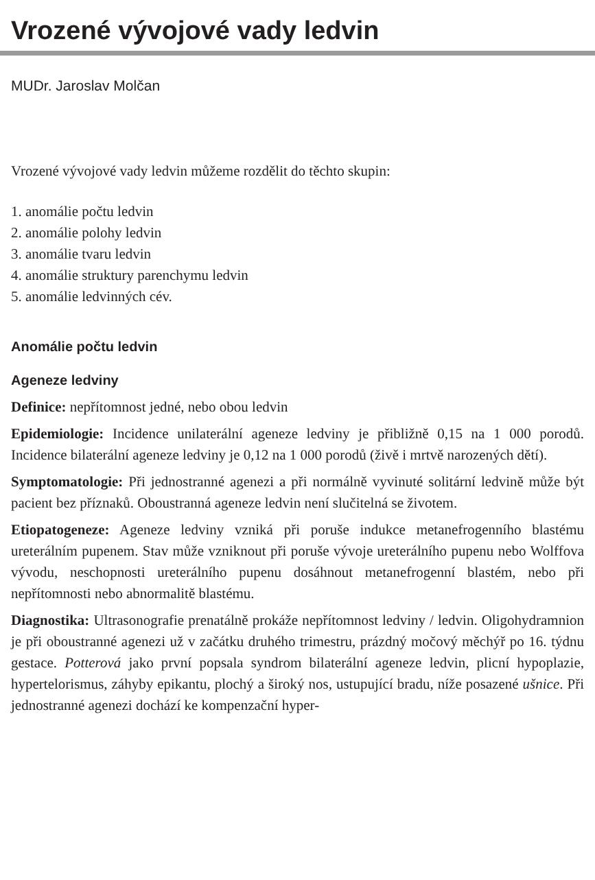Vrozené vývojové vady ledvin
MUDr. Jaroslav Molčan
Vrozené vývojové vady ledvin můžeme rozdělit do těchto skupin:
1. anomálie počtu ledvin
2. anomálie polohy ledvin
3. anomálie tvaru ledvin
4. anomálie struktury parenchymu ledvin
5. anomálie ledvinných cév.
Anomálie počtu ledvin
Ageneze ledviny
Definice: nepřítomnost jedné, nebo obou ledvin
Epidemiologie: Incidence unilaterální ageneze ledviny je přibližně 0,15 na 1 000 porodů. Incidence bilaterální ageneze ledviny je 0,12 na 1 000 porodů (živě i mrtvě narozených dětí).
Symptomatologie: Při jednostranné agenezi a při normálně vyvinuté solitární ledvině může být pacient bez příznaků. Oboustranná ageneze ledvin není slučitelná se životem.
Etiopatogeneze: Ageneze ledviny vzniká při poruše indukce metanefrogenního blastému ureterálním pupenem. Stav může vzniknout při poruše vývoje ureterálního pupenu nebo Wolffova vývodu, neschopnosti ureterálního pupenu dosáhnout metanefrogenní blastém, nebo při nepřítomnosti nebo abnormalitě blastému.
Diagnostika: Ultrasonografie prenatálně prokáže nepřítomnost ledviny / ledvin. Oligohydramnion je při oboustranné agenezi už v začátku druhého trimestru, prázdný močový měchýř po 16. týdnu gestace. Potterová jako první popsala syndrom bilaterální ageneze ledvin, plicní hypoplazie, hypertelorismus, záhyby epikantu, plochý a široký nos, ustupující bradu, níže posazené ušnice. Při jednostranné agenezi dochází ke kompenzační hyper-